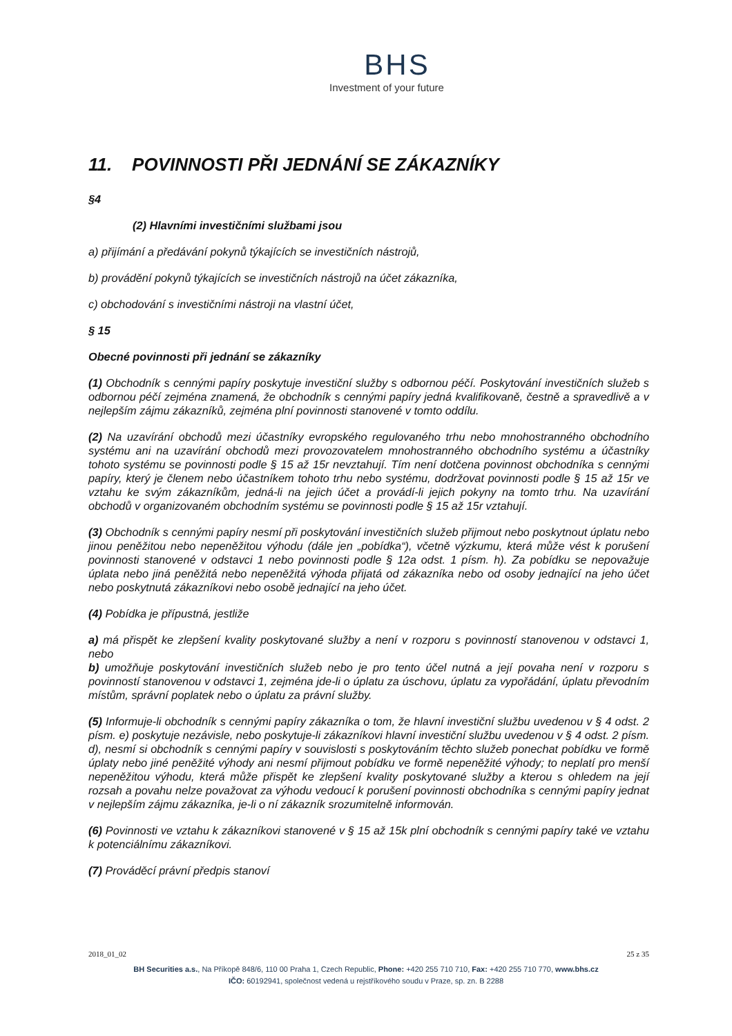BHS
Investment of your future
11. POVINNOSTI PŘI JEDNÁNÍ SE ZÁKAZNÍKY
§4
(2) Hlavními investičními službami jsou
a) přijímání a předávání pokynů týkajících se investičních nástrojů,
b) provádění pokynů týkajících se investičních nástrojů na účet zákazníka,
c) obchodování s investičními nástroji na vlastní účet,
§ 15
Obecné povinnosti při jednání se zákazníky
(1) Obchodník s cennými papíry poskytuje investiční služby s odbornou péčí. Poskytování investičních služeb s odbornou péčí zejména znamená, že obchodník s cennými papíry jedná kvalifikovaně, čestně a spravedlivě a v nejlepším zájmu zákazníků, zejména plní povinnosti stanovené v tomto oddílu.
(2) Na uzavírání obchodů mezi účastníky evropského regulovaného trhu nebo mnohostranného obchodního systému ani na uzavírání obchodů mezi provozovatelem mnohostranného obchodního systému a účastníky tohoto systému se povinnosti podle § 15 až 15r nevztahují. Tím není dotčena povinnost obchodníka s cennými papíry, který je členem nebo účastníkem tohoto trhu nebo systému, dodržovat povinnosti podle § 15 až 15r ve vztahu ke svým zákazníkům, jedná-li na jejich účet a provádí-li jejich pokyny na tomto trhu. Na uzavírání obchodů v organizovaném obchodním systému se povinnosti podle § 15 až 15r vztahují.
(3) Obchodník s cennými papíry nesmí při poskytování investičních služeb přijmout nebo poskytnout úplatu nebo jinou peněžitou nebo nepeněžitou výhodu (dále jen „pobídka“), včetně výzkumu, která může vést k porušení povinnosti stanovené v odstavci 1 nebo povinnosti podle § 12a odst. 1 písm. h). Za pobídku se nepovažuje úplata nebo jiná peněžitá nebo nepeněžitá výhoda přijatá od zákazníka nebo od osoby jednající na jeho účet nebo poskytnutá zákazníkovi nebo osobě jednající na jeho účet.
(4) Pobídka je přípustná, jestliže
a) má přispět ke zlepšení kvality poskytované služby a není v rozporu s povinností stanovenou v odstavci 1, nebo
b) umožňuje poskytování investičních služeb nebo je pro tento účel nutná a její povaha není v rozporu s povinností stanovenou v odstavci 1, zejména jde-li o úplatu za úschovu, úplatu za vypořádání, úplatu převodním místům, správní poplatek nebo o úplatu za právní služby.
(5) Informuje-li obchodník s cennými papíry zákazníka o tom, že hlavní investiční službu uvedenou v § 4 odst. 2 písm. e) poskytuje nezávisle, nebo poskytuje-li zákazníkovi hlavní investiční službu uvedenou v § 4 odst. 2 písm. d), nesmí si obchodník s cennými papíry v souvislosti s poskytováním těchto služeb ponechat pobídku ve formě úplaty nebo jiné peněžité výhody ani nesmí přijmout pobídku ve formě nepeněžité výhody; to neplatí pro menší nepeněžitou výhodu, která může přispět ke zlepšení kvality poskytované služby a kterou s ohledem na její rozsah a povahu nelze považovat za výhodu vedoucí k porušení povinnosti obchodníka s cennými papíry jednat v nejlepším zájmu zákazníka, je-li o ní zákazník srozumitelně informován.
(6) Povinnosti ve vztahu k zákazníkovi stanovené v § 15 až 15k plní obchodník s cennými papíry také ve vztahu k potenciálnímu zákazníkovi.
(7) Prováděcí právní předpis stanoví
2018_01_02 25 z 35
BH Securities a.s., Na Příkopě 848/6, 110 00 Praha 1, Czech Republic, Phone: +420 255 710 710, Fax: +420 255 710 770, www.bhs.cz
IČO: 60192941, společnost vedená u rejstříkového soudu v Praze, sp. zn. B 2288